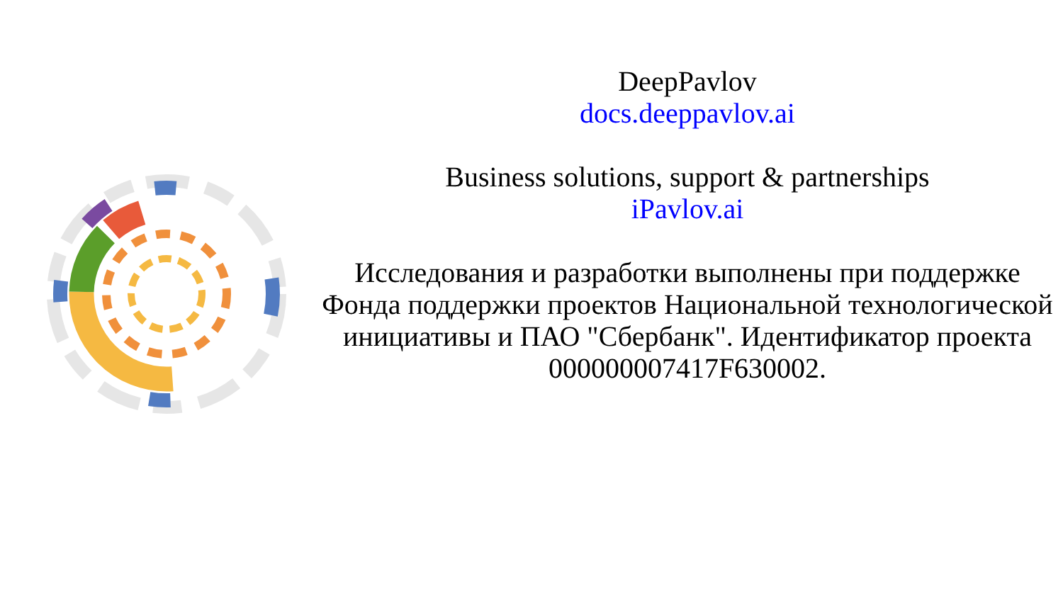DeepPavlov
docs.deeppavlov.ai
Business solutions, support & partnerships
iPavlov.ai
Исследования и разработки выполнены при поддержке Фонда поддержки проектов Национальной технологической инициативы и ПАО "Сбербанк". Идентификатор проекта 000000007417F630002.